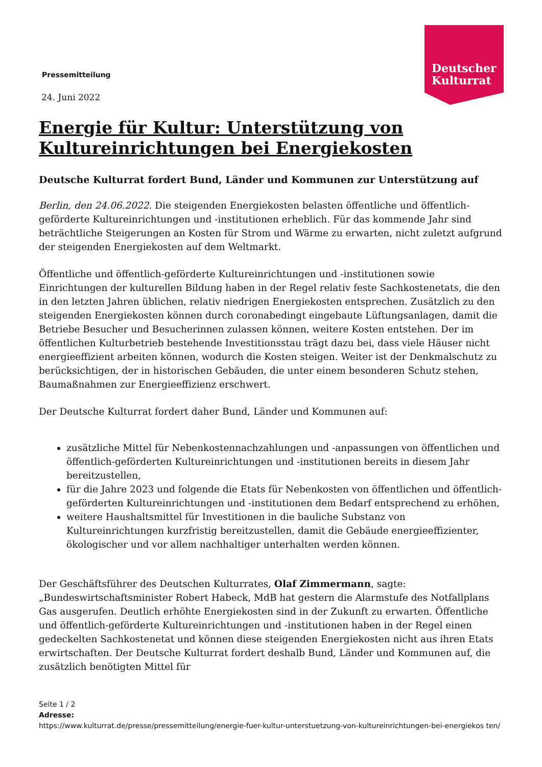Deutscher
Kulturrat
Pressemitteilung
24. Juni 2022
Energie für Kultur: Unterstützung von Kultureinrichtungen bei Energiekosten
Deutsche Kulturrat fordert Bund, Länder und Kommunen zur Unterstützung auf
Berlin, den 24.06.2022. Die steigenden Energiekosten belasten öffentliche und öffentlich-geförderte Kultureinrichtungen und -institutionen erheblich. Für das kommende Jahr sind beträchtliche Steigerungen an Kosten für Strom und Wärme zu erwarten, nicht zuletzt aufgrund der steigenden Energiekosten auf dem Weltmarkt.
Öffentliche und öffentlich-geförderte Kultureinrichtungen und -institutionen sowie Einrichtungen der kulturellen Bildung haben in der Regel relativ feste Sachkostenetats, die den in den letzten Jahren üblichen, relativ niedrigen Energiekosten entsprechen. Zusätzlich zu den steigenden Energiekosten können durch coronabedingt eingebaute Lüftungsanlagen, damit die Betriebe Besucher und Besucherinnen zulassen können, weitere Kosten entstehen. Der im öffentlichen Kulturbetrieb bestehende Investitionsstau trägt dazu bei, dass viele Häuser nicht energieeffizient arbeiten können, wodurch die Kosten steigen. Weiter ist der Denkmalschutz zu berücksichtigen, der in historischen Gebäuden, die unter einem besonderen Schutz stehen, Baumaßnahmen zur Energieeffizienz erschwert.
Der Deutsche Kulturrat fordert daher Bund, Länder und Kommunen auf:
zusätzliche Mittel für Nebenkostennachzahlungen und -anpassungen von öffentlichen und öffentlich-geförderten Kultureinrichtungen und -institutionen bereits in diesem Jahr bereitzustellen,
für die Jahre 2023 und folgende die Etats für Nebenkosten von öffentlichen und öffentlich-geförderten Kultureinrichtungen und -institutionen dem Bedarf entsprechend zu erhöhen,
weitere Haushaltsmittel für Investitionen in die bauliche Substanz von Kultureinrichtungen kurzfristig bereitzustellen, damit die Gebäude energieeffizienter, ökologischer und vor allem nachhaltiger unterhalten werden können.
Der Geschäftsführer des Deutschen Kulturrates, Olaf Zimmermann, sagte: „Bundeswirtschaftsminister Robert Habeck, MdB hat gestern die Alarmstufe des Notfallplans Gas ausgerufen. Deutlich erhöhte Energiekosten sind in der Zukunft zu erwarten. Öffentliche und öffentlich-geförderte Kultureinrichtungen und -institutionen haben in der Regel einen gedeckelten Sachkostenetat und können diese steigenden Energiekosten nicht aus ihren Etats erwirtschaften. Der Deutsche Kulturrat fordert deshalb Bund, Länder und Kommunen auf, die zusätzlich benötigten Mittel für
Seite 1 / 2
Adresse:
https://www.kulturrat.de/presse/pressemitteilung/energie-fuer-kultur-unterstuetzung-von-kultureinrichtungen-bei-energiekos ten/